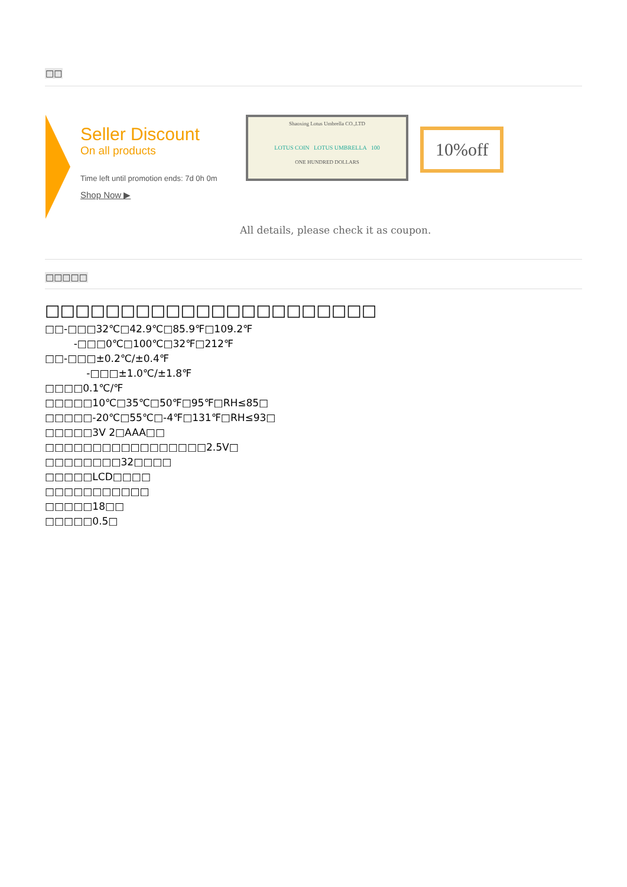□□
Seller Discount
On all products
Time left until promotion ends: 7d 0h 0m
Shop Now ▶
Shaoxing Lotus Umbrella CO.,LTD
LOTUS COIN LOTUS UMBRELLA 100
ONE HUNDRED DOLLARS
10%off
All details, please check it as coupon.
□□□□□
□□□□□□□□□□□□□□□□□□□□□□
□□-□□□32℃□42.9℃□85.9℉□109.2℉
-□□□0℃□100℃□32℉□212℉
□□-□□□±0.2℃/±0.4℉
-□□□±1.0℃/±1.8℉
□□□□0.1℃/℉
□□□□□10℃□35℃□50℉□95℉□RH≤85□
□□□□□-20℃□55℃□-4℉□131℉□RH≤93□
□□□□□3V 2□AAA□□
□□□□□□□□□□□□□□□□□2.5V□
□□□□□□□□32□□□□
□□□□□LCD□□□□
□□□□□□□□□□□
□□□□□18□□
□□□□□0.5□